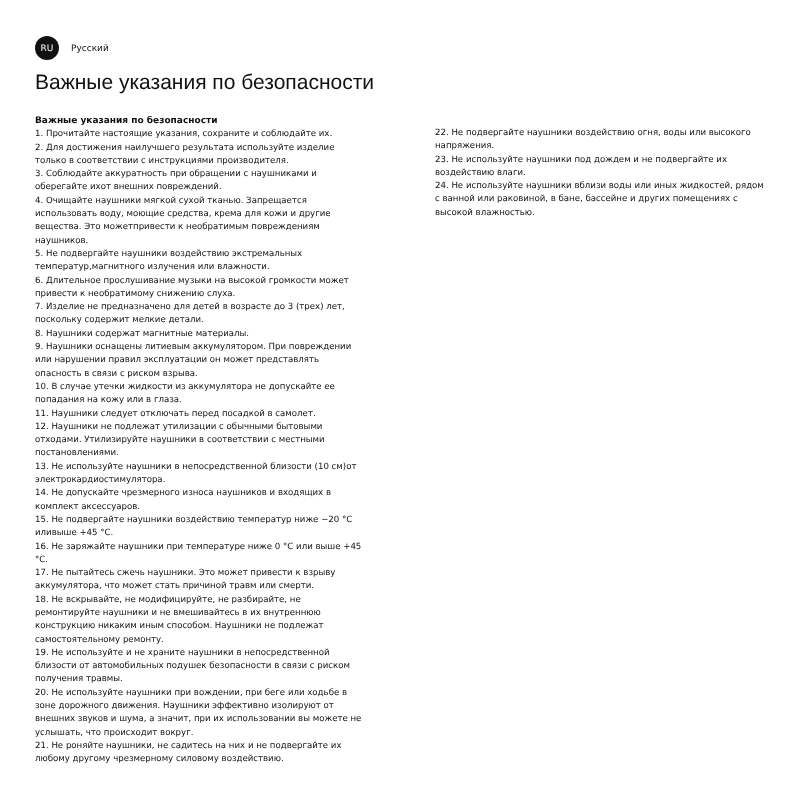RU
Русский
Важные указания по безопасности
Важные указания по безопасности
1. Прочитайте настоящие указания, сохраните и соблюдайте их.
2. Для достижения наилучшего результата используйте изделие только в соответствии с инструкциями производителя.
3. Соблюдайте аккуратность при обращении с наушниками и оберегайте ихот внешних повреждений.
4. Очищайте наушники мягкой сухой тканью. Запрещается использовать воду, моющие средства, крема для кожи и другие вещества. Это можетпривести к необратимым повреждениям наушников.
5. Не подвергайте наушники воздействию экстремальных температур,магнитного излучения или влажности.
6. Длительное прослушивание музыки на высокой громкости может привести к необратимому снижению слуха.
7. Изделие не предназначено для детей в возрасте до 3 (трех) лет, поскольку содержит мелкие детали.
8. Наушники содержат магнитные материалы.
9. Наушники оснащены литиевым аккумулятором. При повреждении или нарушении правил эксплуатации он может представлять опасность в связи с риском взрыва.
10. В случае утечки жидкости из аккумулятора не допускайте ее попадания на кожу или в глаза.
11. Наушники следует отключать перед посадкой в самолет.
12. Наушники не подлежат утилизации с обычными бытовыми отходами. Утилизируйте наушники в соответствии с местными постановлениями.
13. Не используйте наушники в непосредственной близости (10 см)от электрокардиостимулятора.
14. Не допускайте чрезмерного износа наушников и входящих в комплект аксессуаров.
15. Не подвергайте наушники воздействию температур ниже −20 °C иливыше +45 °C.
16. Не заряжайте наушники при температуре ниже 0 °C или выше +45 °C.
17. Не пытайтесь сжечь наушники. Это может привести к взрыву аккумулятора, что может стать причиной травм или смерти.
18. Не вскрывайте, не модифицируйте, не разбирайте, не ремонтируйте наушники и не вмешивайтесь в их внутреннюю конструкцию никаким иным способом. Наушники не подлежат самостоятельному ремонту.
19. Не используйте и не храните наушники в непосредственной близости от автомобильных подушек безопасности в связи с риском получения травмы.
20. Не используйте наушники при вождении, при беге или ходьбе в зоне дорожного движения. Наушники эффективно изолируют от внешних звуков и шума, а значит, при их использовании вы можете не услышать, что происходит вокруг.
21. Не роняйте наушники, не садитесь на них и не подвергайте их любому другому чрезмерному силовому воздействию.
22. Не подвергайте наушники воздействию огня, воды или высокого напряжения.
23. Не используйте наушники под дождем и не подвергайте их воздействию влаги.
24. Не используйте наушники вблизи воды или иных жидкостей, рядом с ванной или раковиной, в бане, бассейне и других помещениях с высокой влажностью.